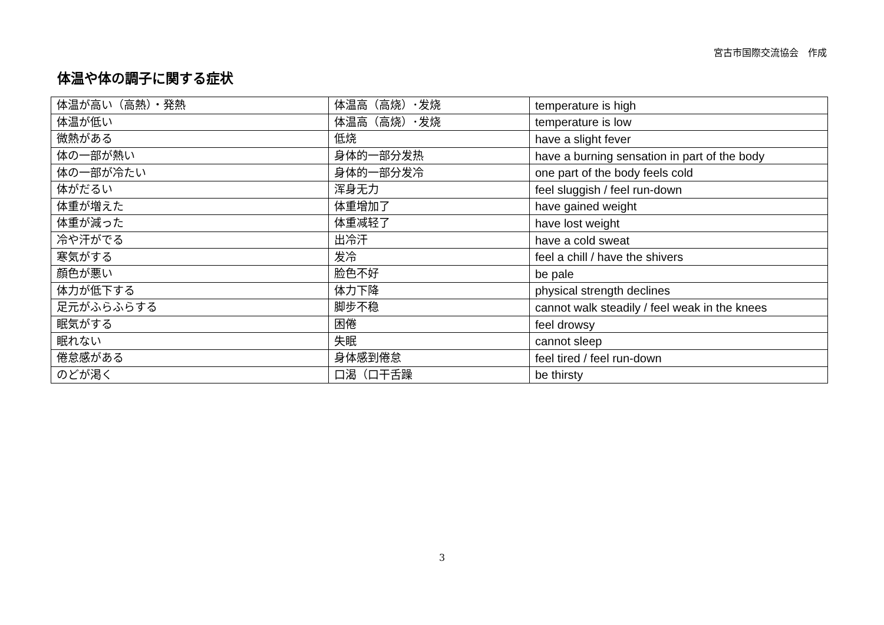宮古市国際交流協会　作成
体温や体の調子に関する症状
| 体温が高い（高熱）・発熱 | 体温高（高烧）･发烧 | temperature is high |
| 体温が低い | 体温高（高烧）･发烧 | temperature is low |
| 微熱がある | 低烧 | have a slight fever |
| 体の一部が熱い | 身体的一部分发热 | have a burning sensation in part of the body |
| 体の一部が冷たい | 身体的一部分发冷 | one part of the body feels cold |
| 体がだるい | 浑身无力 | feel sluggish / feel run-down |
| 体重が増えた | 体重增加了 | have gained weight |
| 体重が減った | 体重减轻了 | have lost weight |
| 冷や汗がでる | 出冷汗 | have a cold sweat |
| 寒気がする | 发冷 | feel a chill / have the shivers |
| 顔色が悪い | 脸色不好 | be pale |
| 体力が低下する | 体力下降 | physical strength declines |
| 足元がふらふらする | 脚步不稳 | cannot walk steadily / feel weak in the knees |
| 眠気がする | 困倦 | feel drowsy |
| 眠れない | 失眠 | cannot sleep |
| 倦怠感がある | 身体感到倦怠 | feel tired / feel run-down |
| のどが渇く | 口渴（口干舌躁 | be thirsty |
3